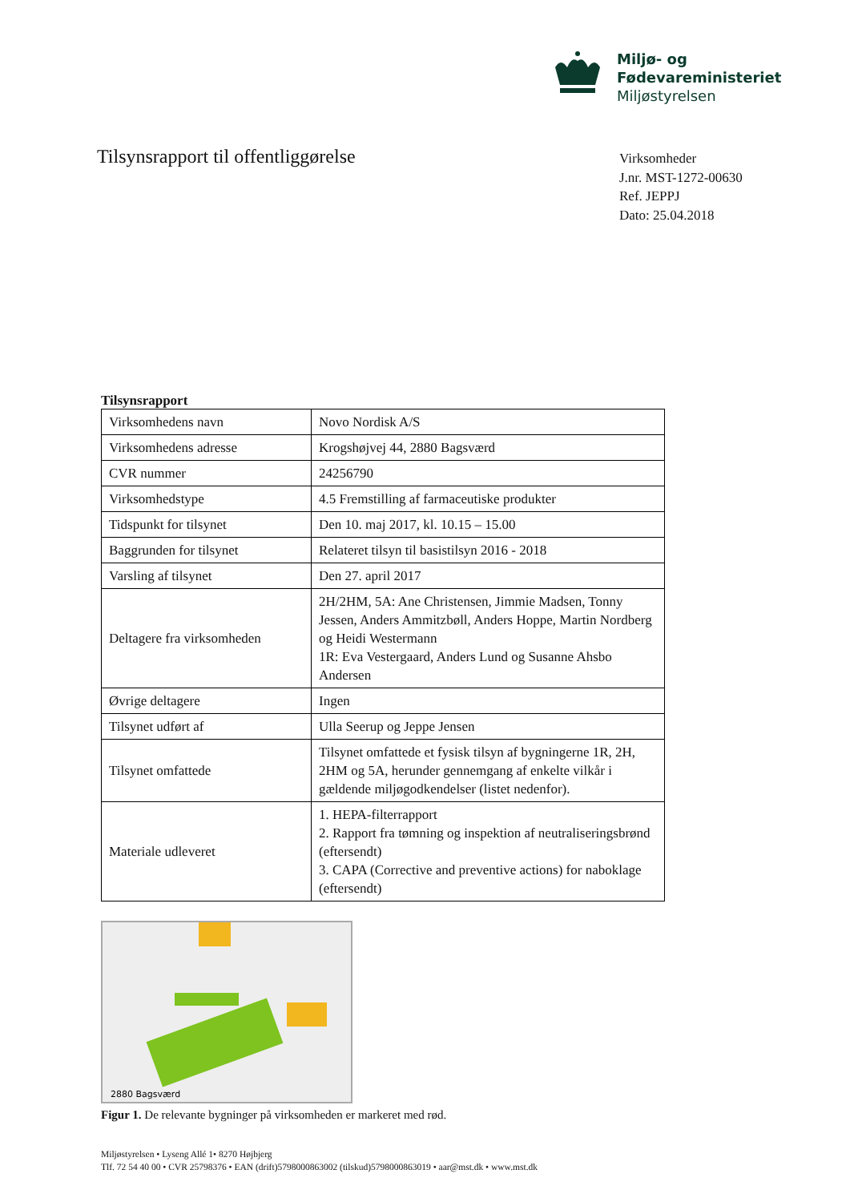Miljø- og
Fødevareministeriet
Miljøstyrelsen
Tilsynsrapport til offentliggørelse
Virksomheder
J.nr. MST-1272-00630
Ref. JEPPJ
Dato: 25.04.2018
Tilsynsrapport
| Virksomhedens navn | Novo Nordisk A/S |
| Virksomhedens adresse | Krogshøjvej 44, 2880 Bagsværd |
| CVR nummer | 24256790 |
| Virksomhedstype | 4.5 Fremstilling af farmaceutiske produkter |
| Tidspunkt for tilsynet | Den 10. maj 2017, kl. 10.15 – 15.00 |
| Baggrunden for tilsynet | Relateret tilsyn til basistilsyn 2016 - 2018 |
| Varsling af tilsynet | Den 27. april 2017 |
| Deltagere fra virksomheden | 2H/2HM, 5A: Ane Christensen, Jimmie Madsen, Tonny Jessen, Anders Ammitzbøll, Anders Hoppe, Martin Nordberg og Heidi Westermann 1R: Eva Vestergaard, Anders Lund og Susanne Ahsbo Andersen |
| Øvrige deltagere | Ingen |
| Tilsynet udført af | Ulla Seerup og Jeppe Jensen |
| Tilsynet omfattede | Tilsynet omfattede et fysisk tilsyn af bygningerne 1R, 2H, 2HM og 5A, herunder gennemgang af enkelte vilkår i gældende miljøgodkendelser (listet nedenfor). |
| Materiale udleveret | 1. HEPA-filterrapport 2. Rapport fra tømning og inspektion af neutraliseringsbrønd (eftersendt) 3. CAPA (Corrective and preventive actions) for naboklage (eftersendt) |
2880 Bagsværd
Figur 1. De relevante bygninger på virksomheden er markeret med rød.
Miljøstyrelsen • Lyseng Allé 1• 8270 Højbjerg
Tlf. 72 54 40 00 • CVR 25798376 • EAN (drift)5798000863002 (tilskud)5798000863019 • aar@mst.dk • www.mst.dk